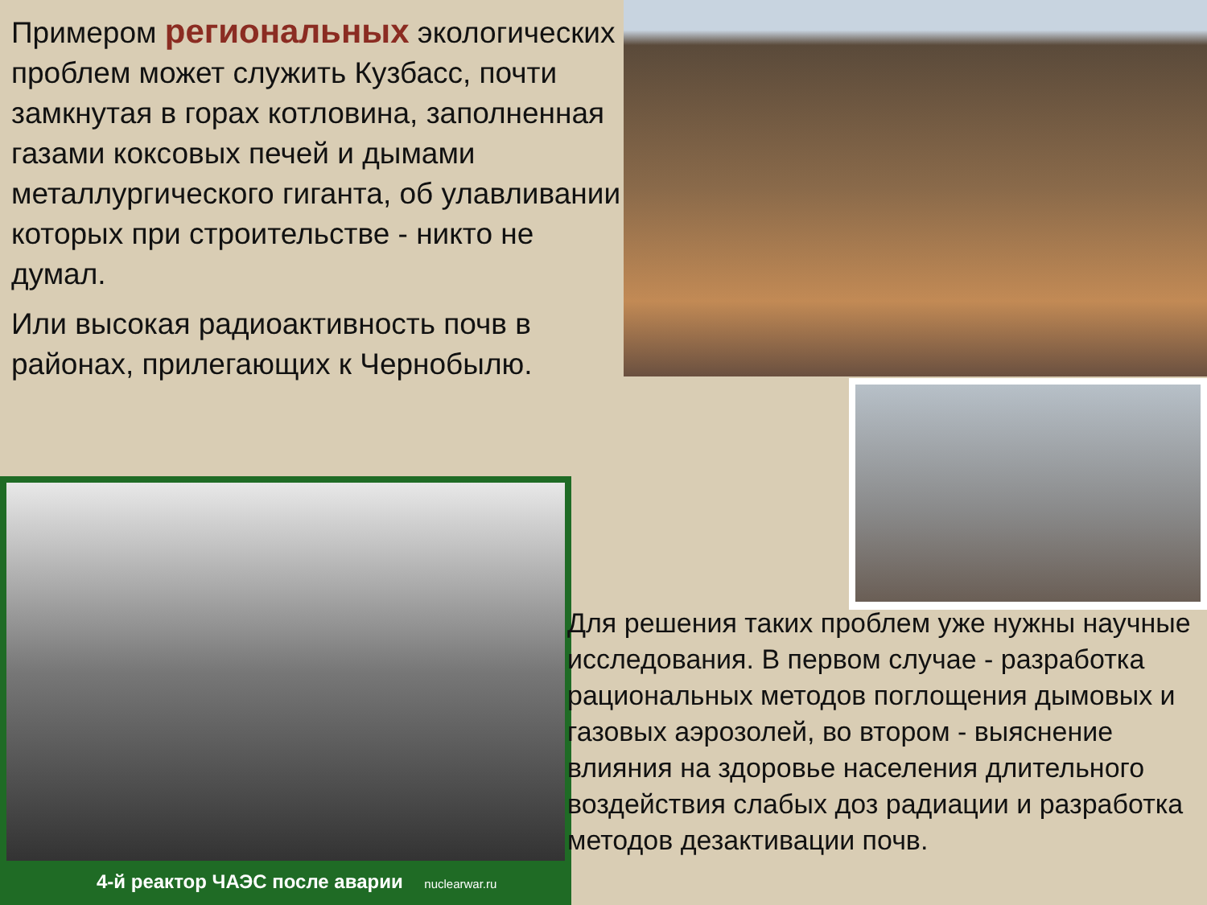Примером региональных экологических проблем может служить Кузбасс, почти замкнутая в горах котловина, заполненная газами коксовых печей и дымами металлургического гиганта, об улавливании которых при строительстве - никто не думал.
Или высокая радиоактивность почв в районах, прилегающих к Чернобылю.
4-й реактор ЧАЭС после аварии nuclearwar.ru
Для решения таких проблем уже нужны научные исследования. В первом случае - разработка рациональных методов поглощения дымовых и газовых аэрозолей, во втором - выяснение влияния на здоровье населения длительного воздействия слабых доз радиации и разработка методов дезактивации почв.